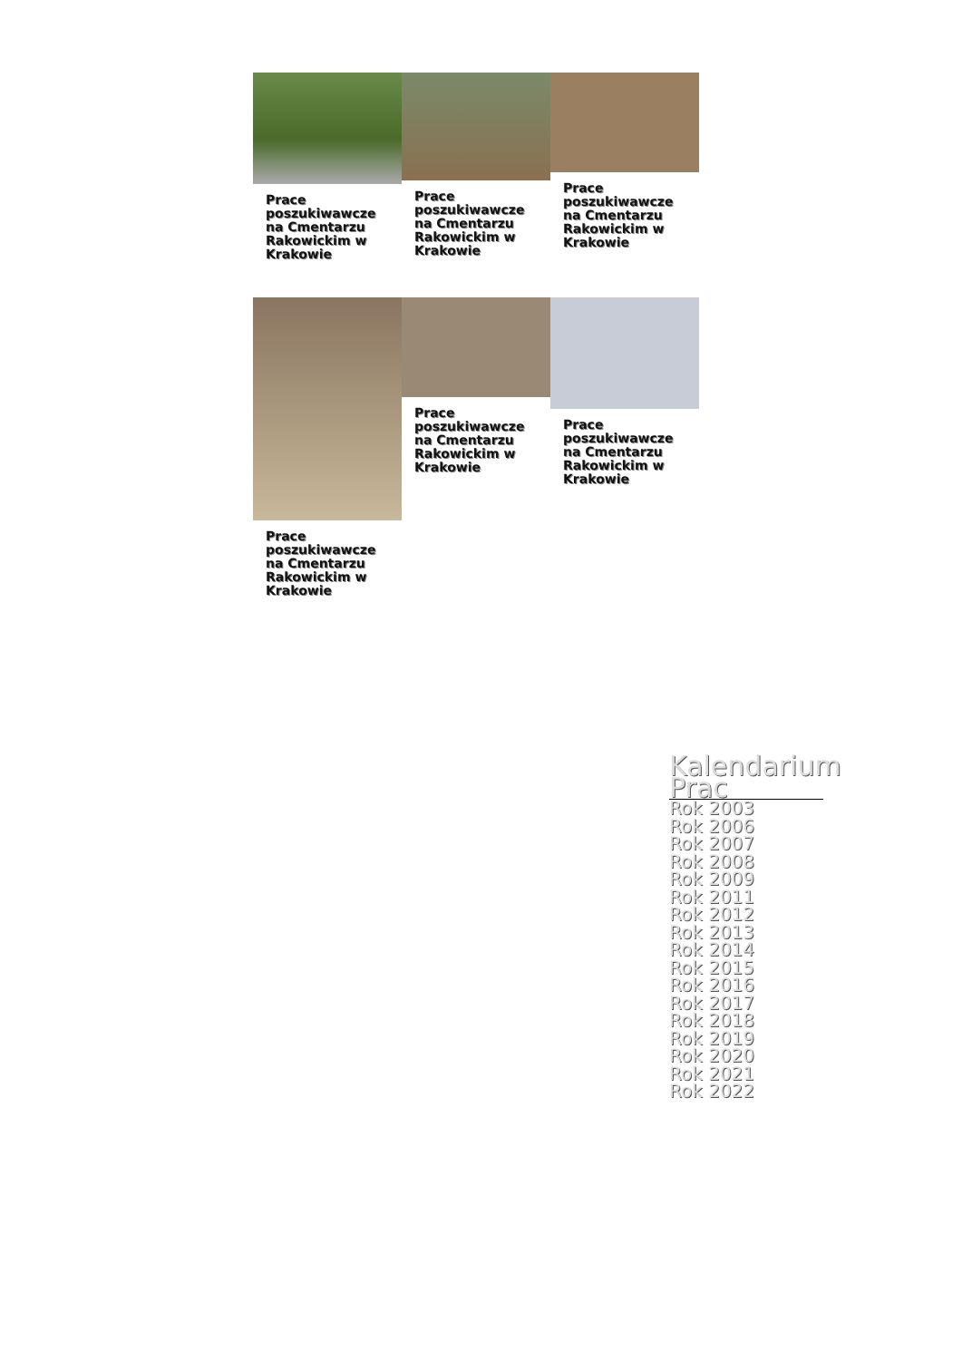Prace poszukiwawcze na Cmentarzu Rakowickim w Krakowie
Prace poszukiwawcze na Cmentarzu Rakowickim w Krakowie
Prace poszukiwawcze na Cmentarzu Rakowickim w Krakowie
Prace poszukiwawcze na Cmentarzu Rakowickim w Krakowie
Prace poszukiwawcze na Cmentarzu Rakowickim w Krakowie
Prace poszukiwawcze na Cmentarzu Rakowickim w Krakowie
Kalendarium Prac
Rok 2003
Rok 2006
Rok 2007
Rok 2008
Rok 2009
Rok 2011
Rok 2012
Rok 2013
Rok 2014
Rok 2015
Rok 2016
Rok 2017
Rok 2018
Rok 2019
Rok 2020
Rok 2021
Rok 2022